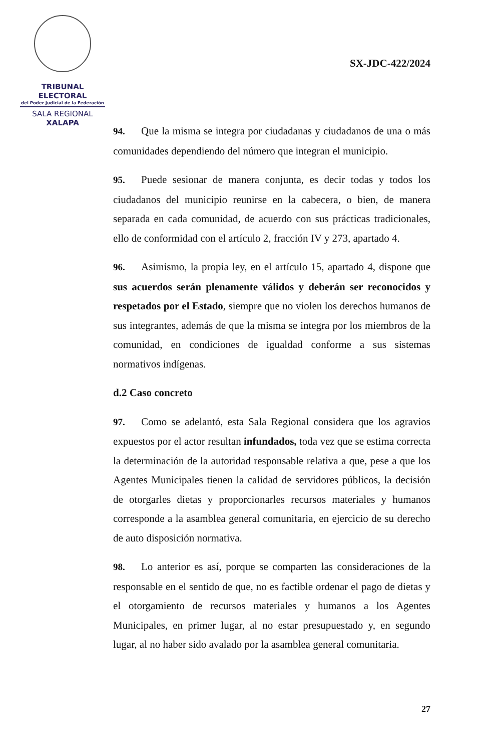TRIBUNAL ELECTORAL
del Poder Judicial de la Federación
SALA REGIONAL
XALAPA
SX-JDC-422/2024
94. Que la misma se integra por ciudadanas y ciudadanos de una o más comunidades dependiendo del número que integran el municipio.
95. Puede sesionar de manera conjunta, es decir todas y todos los ciudadanos del municipio reunirse en la cabecera, o bien, de manera separada en cada comunidad, de acuerdo con sus prácticas tradicionales, ello de conformidad con el artículo 2, fracción IV y 273, apartado 4.
96. Asimismo, la propia ley, en el artículo 15, apartado 4, dispone que sus acuerdos serán plenamente válidos y deberán ser reconocidos y respetados por el Estado, siempre que no violen los derechos humanos de sus integrantes, además de que la misma se integra por los miembros de la comunidad, en condiciones de igualdad conforme a sus sistemas normativos indígenas.
d.2 Caso concreto
97. Como se adelantó, esta Sala Regional considera que los agravios expuestos por el actor resultan infundados, toda vez que se estima correcta la determinación de la autoridad responsable relativa a que, pese a que los Agentes Municipales tienen la calidad de servidores públicos, la decisión de otorgarles dietas y proporcionarles recursos materiales y humanos corresponde a la asamblea general comunitaria, en ejercicio de su derecho de auto disposición normativa.
98. Lo anterior es así, porque se comparten las consideraciones de la responsable en el sentido de que, no es factible ordenar el pago de dietas y el otorgamiento de recursos materiales y humanos a los Agentes Municipales, en primer lugar, al no estar presupuestado y, en segundo lugar, al no haber sido avalado por la asamblea general comunitaria.
27